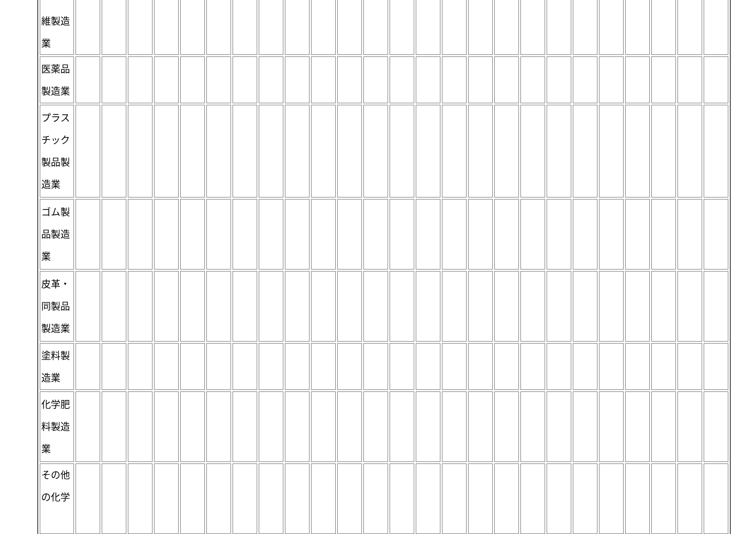| 維製造 業 | | | | | | | | | | | | | | | | | | | | | | | | | |
| 医薬品 製造業 | | | | | | | | | | | | | | | | | | | | | | | | | |
| プラス チック 製品製 造業 | | | | | | | | | | | | | | | | | | | | | | | | | |
| ゴム製 品製造 業 | | | | | | | | | | | | | | | | | | | | | | | | | |
| 皮革・ 同製品 製造業 | | | | | | | | | | | | | | | | | | | | | | | | | |
| 塗料製 造業 | | | | | | | | | | | | | | | | | | | | | | | | | |
| 化学肥 料製造 業 | | | | | | | | | | | | | | | | | | | | | | | | | |
| その他 の化学 | | | | | | | | | | | | | | | | | | | | | | | | | |